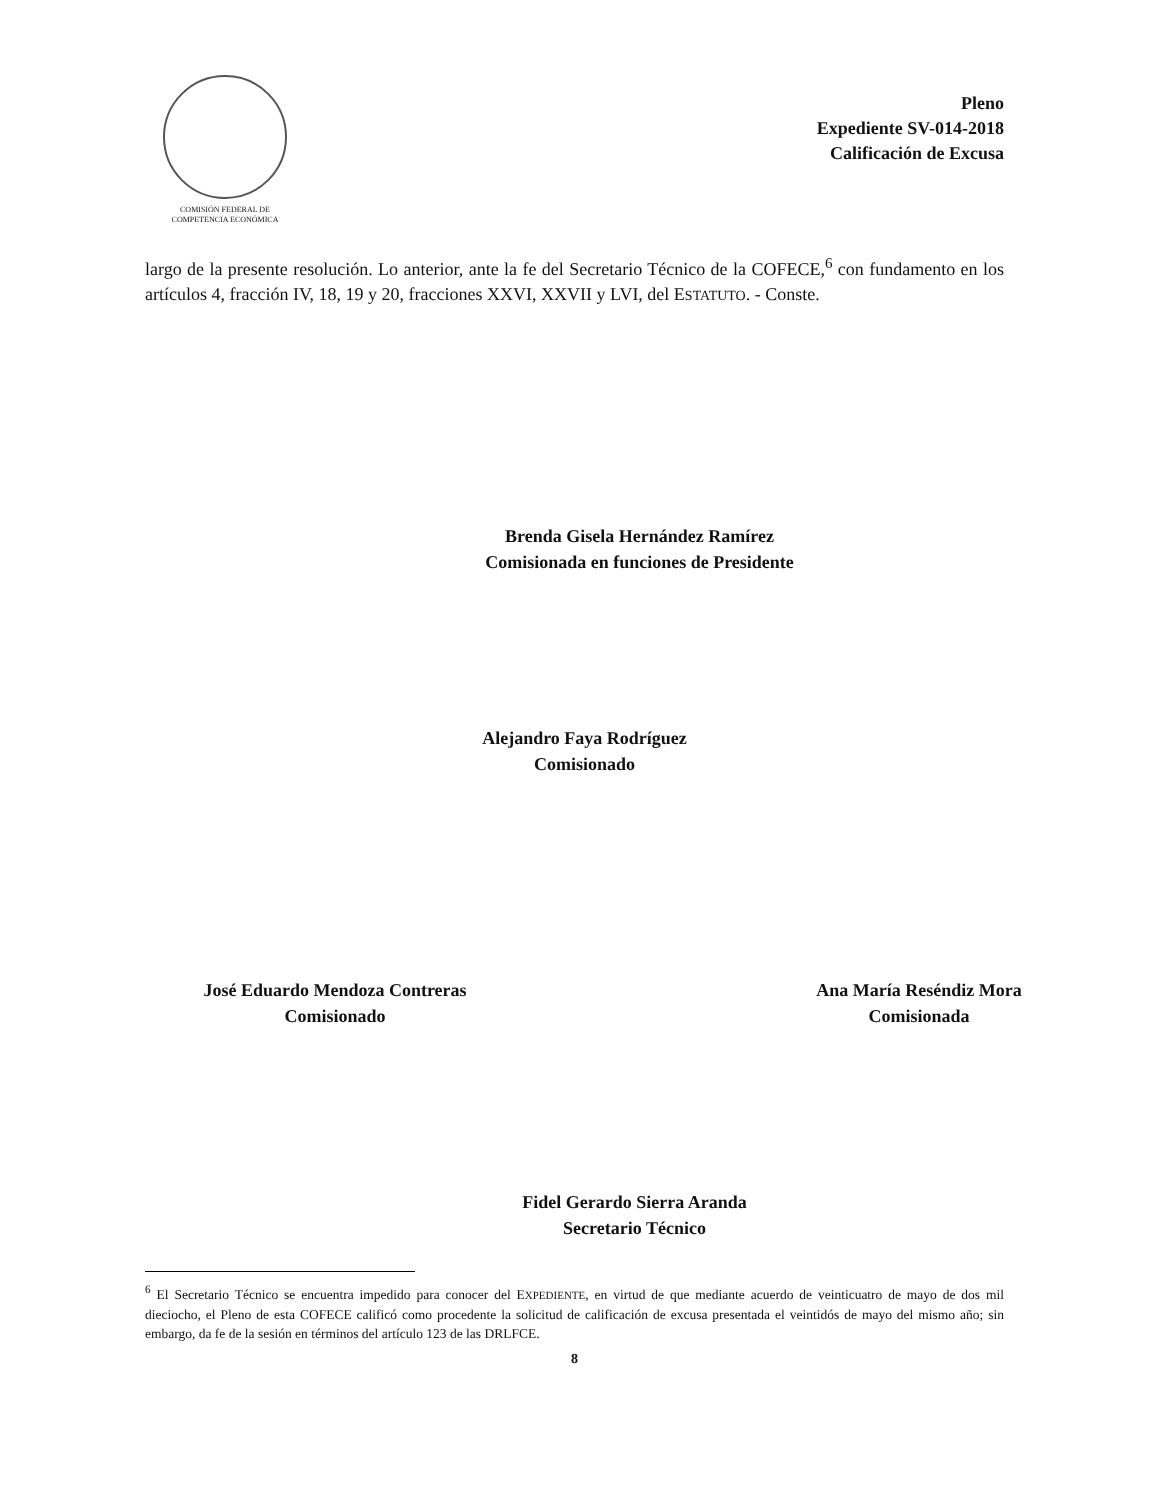COMISIÓN FEDERAL DE
COMPETENCIA ECONÓMICA
Pleno
Expediente SV-014-2018
Calificación de Excusa
largo de la presente resolución. Lo anterior, ante la fe del Secretario Técnico de la COFECE,<sup>6</sup> con fundamento en los artículos 4, fracción IV, 18, 19 y 20, fracciones XXVI, XXVII y LVI, del ESTATUTO. - Conste.
Brenda Gisela Hernández Ramírez
Comisionada en funciones de Presidente
Alejandro Faya Rodríguez
Comisionado
José Eduardo Mendoza Contreras
Comisionado
Ana María Reséndiz Mora
Comisionada
Fidel Gerardo Sierra Aranda
Secretario Técnico
<sup>6</sup> El Secretario Técnico se encuentra impedido para conocer del EXPEDIENTE, en virtud de que mediante acuerdo de veinticuatro de mayo de dos mil dieciocho, el Pleno de esta COFECE calificó como procedente la solicitud de calificación de excusa presentada el veintidós de mayo del mismo año; sin embargo, da fe de la sesión en términos del artículo 123 de las DRLFCE.
8